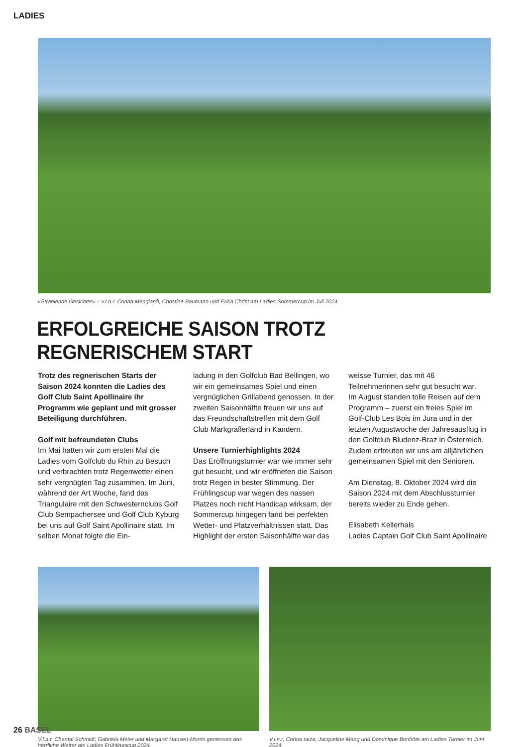LADIES
«Strahlende Gesichter» – v.l.n.r. Corina Mengiardi, Christine Baumann und Erika Christ am Ladies Sommercup im Juli 2024.
ERFOLGREICHE SAISON TROTZ REGNERISCHEM START
Trotz des regnerischen Starts der Saison 2024 konnten die Ladies des Golf Club Saint Apollinaire ihr Programm wie geplant und mit grosser Beteiligung durchführen.
Golf mit befreundeten Clubs
Im Mai hatten wir zum ersten Mal die Ladies vom Golfclub du Rhin zu Besuch und verbrachten trotz Regenwetter einen sehr vergnügten Tag zusammen. Im Juni, während der Art Woche, fand das Triangulaire mit den Schwesternclubs Golf Club Sempachersee und Golf Club Kyburg bei uns auf Golf Saint Apollinaire statt. Im selben Monat folgte die Ein-
ladung in den Golfclub Bad Bellingen, wo wir ein gemeinsames Spiel und einen vergnüglichen Grillabend genossen. In der zweiten Saisonhälfte freuen wir uns auf das Freundschaftstreffen mit dem Golf Club Markgräflerland in Kandern.
Unsere Turnierhighlights 2024
Das Eröffnungsturnier war wie immer sehr gut besucht, und wir eröffneten die Saison trotz Regen in bester Stimmung. Der Frühlingscup war wegen des nassen Platzes noch nicht Handicap wirksam, der Sommercup hingegen fand bei perfekten Wetter- und Platzverhältnissen statt. Das Highlight der ersten Saisonhälfte war das
weisse Turnier, das mit 46 Teilnehmerinnen sehr gut besucht war.
Im August standen tolle Reisen auf dem Programm – zuerst ein freies Spiel im Golf-Club Les Bois im Jura und in der letzten Augustwoche der Jahresausflug in den Golfclub Bludenz-Braz in Österreich. Zudem erfreuten wir uns am alljährlichen gemeinsamen Spiel mit den Senioren.
Am Dienstag, 8. Oktober 2024 wird die Saison 2024 mit dem Abschlussturnier bereits wieder zu Ende gehen.
Elisabeth Kellerhals
Ladies Captain Golf Club Saint Apollinaire
V.l.n.r. Chantal Schmidt, Gabriela Meier und Margaret Hansen-Morris geniessen das herrliche Wetter am Ladies Frühlingscup 2024.
V.l.n.r. Corina Iaiza, Jacqueline Mang und Dominique Bonhôte am Ladies Turnier im Juni 2024.
26 BASEL